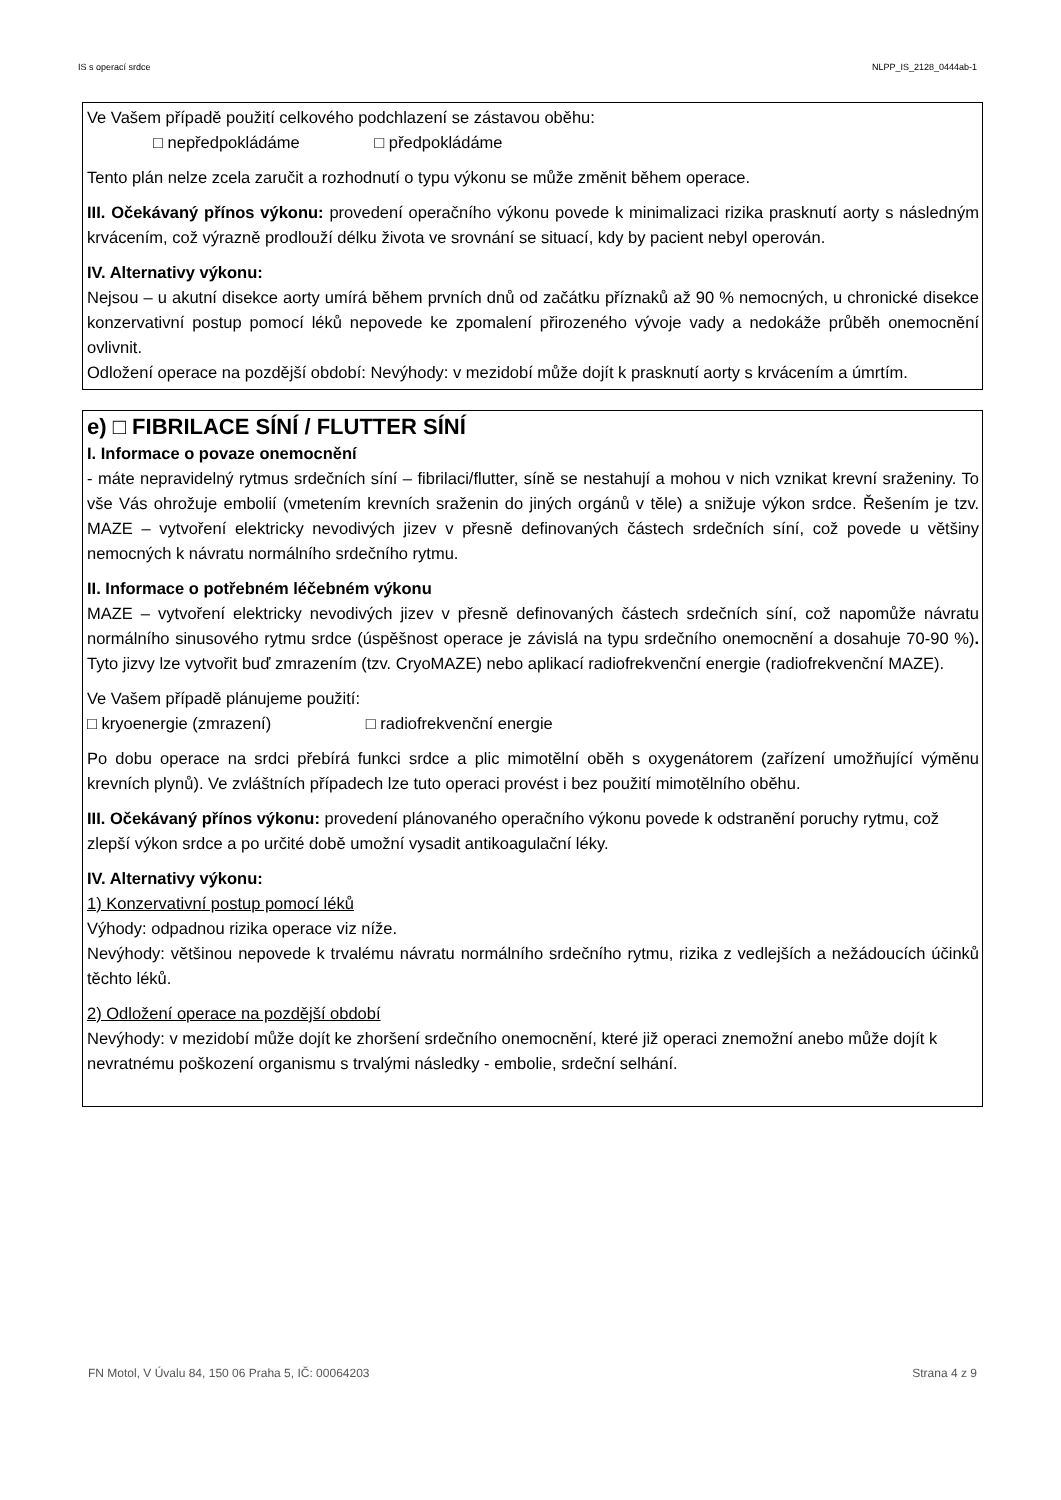IS s operací srdce NLPP_IS_2128_0444ab-1
Ve Vašem případě použití celkového podchlazení se zástavou oběhu:
□ nepředpokládáme □ předpokládáme
Tento plán nelze zcela zaručit a rozhodnutí o typu výkonu se může změnit během operace.
III. Očekávaný přínos výkonu: provedení operačního výkonu povede k minimalizaci rizika prasknutí aorty s následným krvácením, což výrazně prodlouží délku života ve srovnání se situací, kdy by pacient nebyl operován.
IV. Alternativy výkonu:
Nejsou – u akutní disekce aorty umírá během prvních dnů od začátku příznaků až 90 % nemocných, u chronické disekce konzervativní postup pomocí léků nepovede ke zpomalení přirozeného vývoje vady a nedokáže průběh onemocnění ovlivnit.
Odložení operace na pozdější období: Nevýhody: v mezidobí může dojít k prasknutí aorty s krvácením a úmrtím.
e) □ FIBRILACE SÍNÍ / FLUTTER SÍNÍ
I. Informace o povaze onemocnění
- máte nepravidelný rytmus srdečních síní – fibrilaci/flutter, síně se nestahují a mohou v nich vznikat krevní sraženiny. To vše Vás ohrožuje embolií (vmetením krevních sraženin do jiných orgánů v těle) a snižuje výkon srdce. Řešením je tzv. MAZE – vytvoření elektricky nevodivých jizev v přesně definovaných částech srdečních síní, což povede u většiny nemocných k návratu normálního srdečního rytmu.
II. Informace o potřebném léčebném výkonu
MAZE – vytvoření elektricky nevodivých jizev v přesně definovaných částech srdečních síní, což napomůže návratu normálního sinusového rytmu srdce (úspěšnost operace je závislá na typu srdečního onemocnění a dosahuje 70-90 %). Tyto jizvy lze vytvořit buď zmrazením (tzv. CryoMAZE) nebo aplikací radiofrekvenční energie (radiofrekvenční MAZE).
Ve Vašem případě plánujeme použití:
□ kryoenergie (zmrazení) □ radiofrekvenční energie
Po dobu operace na srdci přebírá funkci srdce a plic mimotělní oběh s oxygenátorem (zařízení umožňující výměnu krevních plynů). Ve zvláštních případech lze tuto operaci provést i bez použití mimotělního oběhu.
III. Očekávaný přínos výkonu: provedení plánovaného operačního výkonu povede k odstranění poruchy rytmu, což zlepší výkon srdce a po určité době umožní vysadit antikoagulační léky.
IV. Alternativy výkonu:
1) Konzervativní postup pomocí léků
Výhody: odpadnou rizika operace viz níže.
Nevýhody: většinou nepovede k trvalému návratu normálního srdečního rytmu, rizika z vedlejších a nežádoucích účinků těchto léků.
2) Odložení operace na pozdější období
Nevýhody: v mezidobí může dojít ke zhoršení srdečního onemocnění, které již operaci znemožní anebo může dojít k nevratnému poškození organismu s trvalými následky - embolie, srdeční selhání.
FN Motol, V Úvalu 84, 150 06 Praha 5, IČ: 00064203 Strana 4 z 9